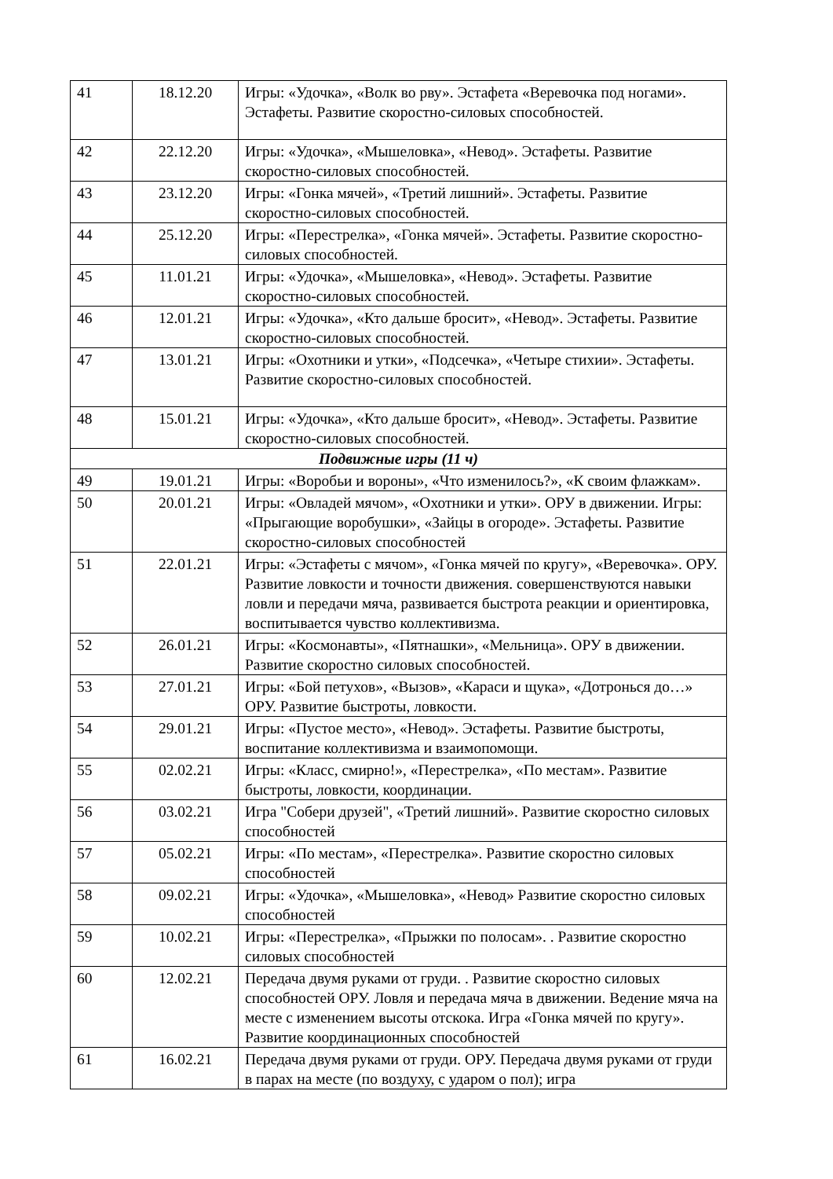| 41 | 18.12.20 | Игры: «Удочка», «Волк во рву». Эстафета «Веревочка под ногами». Эстафеты. Развитие скоростно-силовых способностей. |
| 42 | 22.12.20 | Игры: «Удочка», «Мышеловка», «Невод». Эстафеты. Развитие скоростно-силовых способностей. |
| 43 | 23.12.20 | Игры: «Гонка мячей», «Третий лишний». Эстафеты. Развитие скоростно-силовых способностей. |
| 44 | 25.12.20 | Игры: «Перестрелка», «Гонка мячей». Эстафеты. Развитие скоростно-силовых способностей. |
| 45 | 11.01.21 | Игры: «Удочка», «Мышеловка», «Невод». Эстафеты. Развитие скоростно-силовых способностей. |
| 46 | 12.01.21 | Игры: «Удочка», «Кто дальше бросит», «Невод». Эстафеты. Развитие скоростно-силовых способностей. |
| 47 | 13.01.21 | Игры: «Охотники и утки», «Подсечка», «Четыре стихии». Эстафеты. Развитие скоростно-силовых способностей. |
| 48 | 15.01.21 | Игры: «Удочка», «Кто дальше бросит», «Невод». Эстафеты. Развитие скоростно-силовых способностей. |
| Подвижные игры (11 ч) | | |
| 49 | 19.01.21 | Игры: «Воробьи и вороны», «Что изменилось?», «К своим флажкам». |
| 50 | 20.01.21 | Игры: «Овладей мячом», «Охотники и утки». ОРУ в движении. Игры: «Прыгающие воробушки», «Зайцы в огороде». Эстафеты. Развитие скоростно-силовых способностей |
| 51 | 22.01.21 | Игры: «Эстафеты с мячом», «Гонка мячей по кругу», «Веревочка». ОРУ. Развитие ловкости и точности движения. совершенствуются навыки ловли и передачи мяча, развивается быстрота реакции и ориентировка, воспитывается чувство коллективизма. |
| 52 | 26.01.21 | Игры: «Космонавты», «Пятнашки», «Мельница». ОРУ в движении. Развитие скоростно силовых способностей. |
| 53 | 27.01.21 | Игры: «Бой петухов», «Вызов», «Караси и щука», «Дотронься до…» ОРУ. Развитие быстроты, ловкости. |
| 54 | 29.01.21 | Игры: «Пустое место», «Невод». Эстафеты. Развитие быстроты, воспитание коллективизма и взаимопомощи. |
| 55 | 02.02.21 | Игры: «Класс, смирно!», «Перестрелка», «По местам». Развитие быстроты, ловкости, координации. |
| 56 | 03.02.21 | Игра "Собери друзей", «Третий лишний». Развитие скоростно силовых способностей |
| 57 | 05.02.21 | Игры: «По местам», «Перестрелка». Развитие скоростно силовых способностей |
| 58 | 09.02.21 | Игры: «Удочка», «Мышеловка», «Невод» Развитие скоростно силовых способностей |
| 59 | 10.02.21 | Игры: «Перестрелка», «Прыжки по полосам». . Развитие скоростно силовых способностей |
| 60 | 12.02.21 | Передача двумя руками от груди. . Развитие скоростно силовых способностей ОРУ. Ловля и передача мяча в движении. Ведение мяча на месте с изменением высоты отскока. Игра «Гонка мячей по кругу». Развитие координационных способностей |
| 61 | 16.02.21 | Передача двумя руками от груди. ОРУ. Передача двумя руками от груди в парах на месте (по воздуху, с ударом о пол); игра |